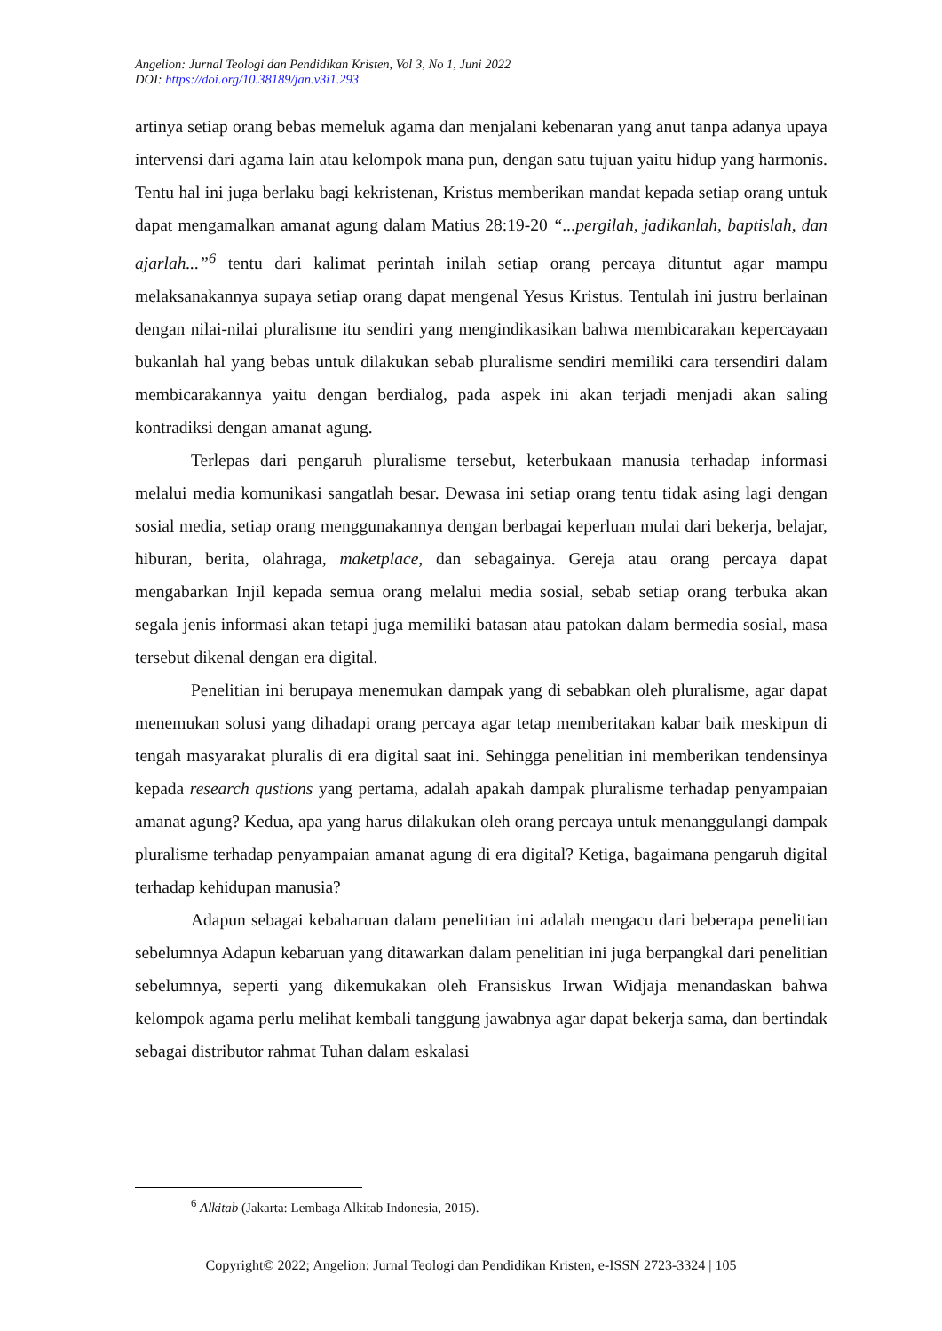Angelion: Jurnal Teologi dan Pendidikan Kristen, Vol 3, No 1, Juni 2022
DOI: https://doi.org/10.38189/jan.v3i1.293
artinya setiap orang bebas memeluk agama dan menjalani kebenaran yang anut tanpa adanya upaya intervensi dari agama lain atau kelompok mana pun, dengan satu tujuan yaitu hidup yang harmonis. Tentu hal ini juga berlaku bagi kekristenan, Kristus memberikan mandat kepada setiap orang untuk dapat mengamalkan amanat agung dalam Matius 28:19-20 “...pergilah, jadikanlah, baptislah, dan ajarlah...”<sup>6</sup> tentu dari kalimat perintah inilah setiap orang percaya dituntut agar mampu melaksanakannya supaya setiap orang dapat mengenal Yesus Kristus. Tentulah ini justru berlainan dengan nilai-nilai pluralisme itu sendiri yang mengindikasikan bahwa membicarakan kepercayaan bukanlah hal yang bebas untuk dilakukan sebab pluralisme sendiri memiliki cara tersendiri dalam membicarakannya yaitu dengan berdialog, pada aspek ini akan terjadi menjadi akan saling kontradiksi dengan amanat agung.
Terlepas dari pengaruh pluralisme tersebut, keterbukaan manusia terhadap informasi melalui media komunikasi sangatlah besar. Dewasa ini setiap orang tentu tidak asing lagi dengan sosial media, setiap orang menggunakannya dengan berbagai keperluan mulai dari bekerja, belajar, hiburan, berita, olahraga, maketplace, dan sebagainya. Gereja atau orang percaya dapat mengabarkan Injil kepada semua orang melalui media sosial, sebab setiap orang terbuka akan segala jenis informasi akan tetapi juga memiliki batasan atau patokan dalam bermedia sosial, masa tersebut dikenal dengan era digital.
Penelitian ini berupaya menemukan dampak yang di sebabkan oleh pluralisme, agar dapat menemukan solusi yang dihadapi orang percaya agar tetap memberitakan kabar baik meskipun di tengah masyarakat pluralis di era digital saat ini. Sehingga penelitian ini memberikan tendensinya kepada research qustions yang pertama, adalah apakah dampak pluralisme terhadap penyampaian amanat agung? Kedua, apa yang harus dilakukan oleh orang percaya untuk menanggulangi dampak pluralisme terhadap penyampaian amanat agung di era digital? Ketiga, bagaimana pengaruh digital terhadap kehidupan manusia?
Adapun sebagai kebaharuan dalam penelitian ini adalah mengacu dari beberapa penelitian sebelumnya Adapun kebaruan yang ditawarkan dalam penelitian ini juga berpangkal dari penelitian sebelumnya, seperti yang dikemukakan oleh Fransiskus Irwan Widjaja menandaskan bahwa kelompok agama perlu melihat kembali tanggung jawabnya agar dapat bekerja sama, dan bertindak sebagai distributor rahmat Tuhan dalam eskalasi
<sup>6</sup> Alkitab (Jakarta: Lembaga Alkitab Indonesia, 2015).
Copyright© 2022; Angelion: Jurnal Teologi dan Pendidikan Kristen, e-ISSN 2723-3324 | 105